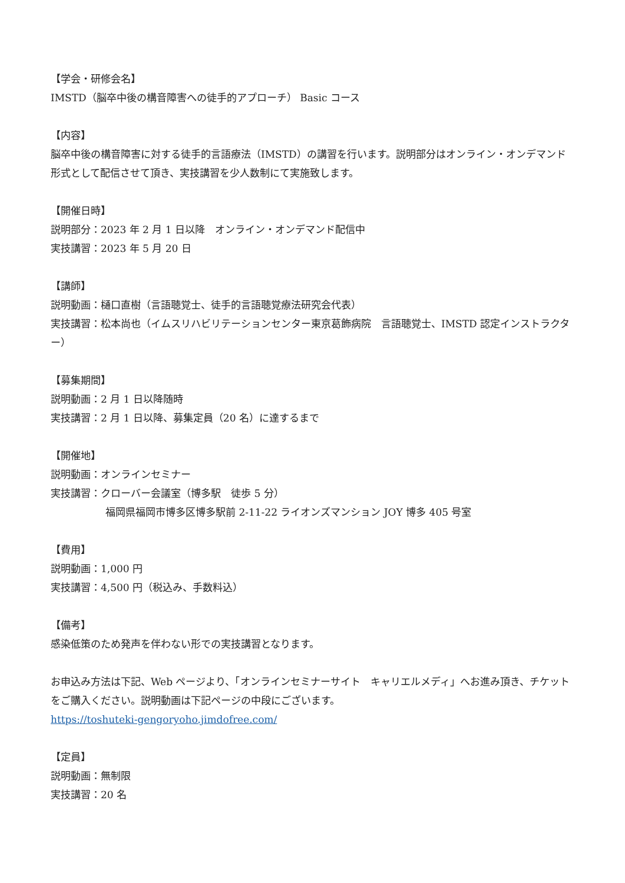【学会・研修会名】
IMSTD（脳卒中後の構音障害への徒手的アプローチ） Basic コース
【内容】
脳卒中後の構音障害に対する徒手的言語療法（IMSTD）の講習を行います。説明部分はオンライン・オンデマンド形式として配信させて頂き、実技講習を少人数制にて実施致します。
【開催日時】
説明部分：2023 年 2 月 1 日以降　オンライン・オンデマンド配信中
実技講習：2023 年 5 月 20 日
【講師】
説明動画：樋口直樹（言語聴覚士、徒手的言語聴覚療法研究会代表）
実技講習：松本尚也（イムスリハビリテーションセンター東京葛飾病院　言語聴覚士、IMSTD 認定インストラクター）
【募集期間】
説明動画：2 月 1 日以降随時
実技講習：2 月 1 日以降、募集定員（20 名）に達するまで
【開催地】
説明動画：オンラインセミナー
実技講習：クローバー会議室（博多駅　徒歩 5 分）
福岡県福岡市博多区博多駅前 2-11-22 ライオンズマンション JOY 博多 405 号室
【費用】
説明動画：1,000 円
実技講習：4,500 円（税込み、手数料込）
【備考】
感染低策のため発声を伴わない形での実技講習となります。
お申込み方法は下記、Web ページより、「オンラインセミナーサイト　キャリエルメディ」へお進み頂き、チケットをご購入ください。説明動画は下記ページの中段にございます。
https://toshuteki-gengoryoho.jimdofree.com/
【定員】
説明動画：無制限
実技講習：20 名